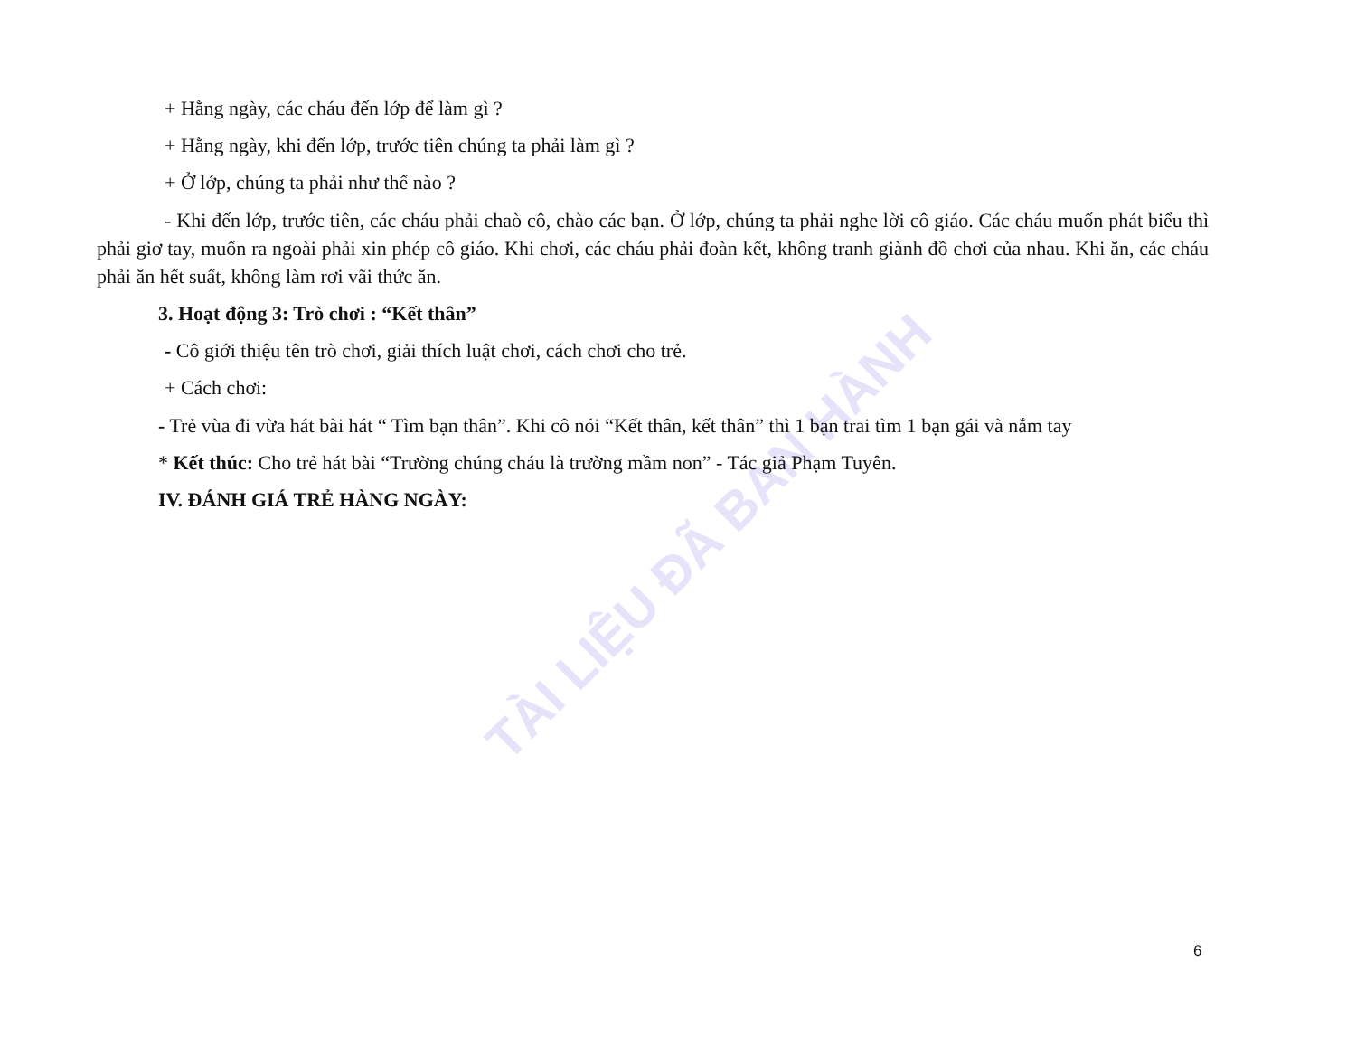TÀI LIỆU ĐÃ BAN HÀNH
+ Hằng ngày, các cháu đến lớp để làm gì ?
+ Hằng ngày, khi đến lớp, trước tiên chúng ta phải làm gì ?
+ Ở lớp, chúng ta phải như thế nào ?
- Khi đến lớp, trước tiên, các cháu phải chaò cô, chào các bạn. Ở lớp, chúng ta phải nghe lời cô giáo. Các cháu muốn phát biểu thì phải giơ tay, muốn ra ngoài phải xin phép cô giáo. Khi chơi, các cháu phải đoàn kết, không tranh giành đồ chơi của nhau. Khi ăn, các cháu phải ăn hết suất, không làm rơi vãi thức ăn.
3. Hoạt động 3: Trò chơi : “Kết thân”
- Cô giới thiệu tên trò chơi, giải thích luật chơi, cách chơi cho trẻ.
+ Cách chơi:
- Trẻ vùa đi vừa hát bài hát “ Tìm bạn thân”. Khi cô nói “Kết thân, kết thân” thì 1 bạn trai tìm 1 bạn gái và nắm tay
* Kết thúc: Cho trẻ hát bài “Trường chúng cháu là trường mầm non” - Tác giả Phạm Tuyên.
IV. ĐÁNH GIÁ TRẺ HÀNG NGÀY:
6